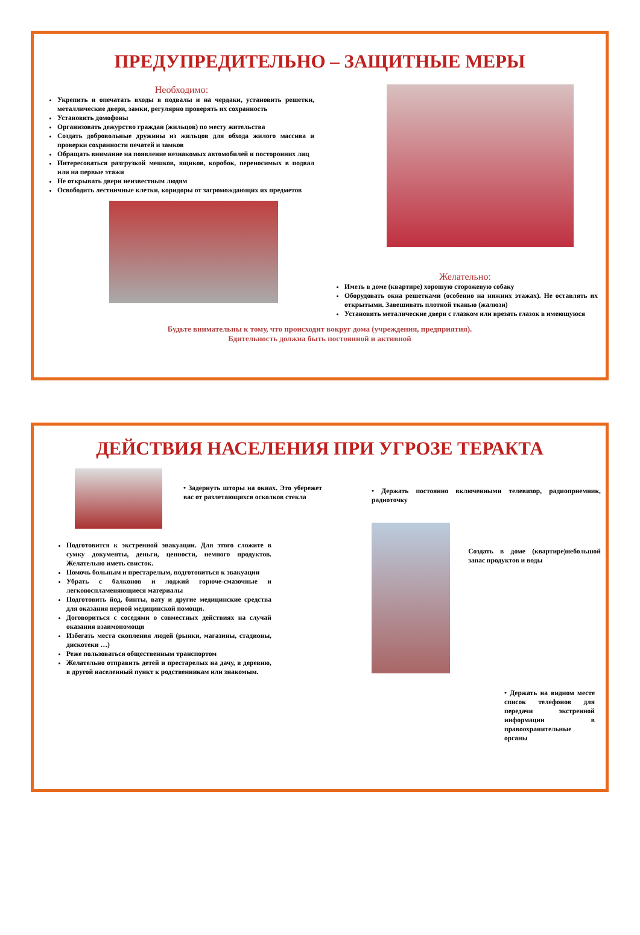ПРЕДУПРЕДИТЕЛЬНО – ЗАЩИТНЫЕ МЕРЫ
Необходимо:
Укрепить и опечатать входы в подвалы и на чердаки, установить решетки, металлические двери, замки, регулярно проверять их сохранность
Установить домофоны
Организовать дежурство граждан (жильцов) по месту жительства
Создать добровольные дружины из жильцов для обхода жилого массива и проверки сохранности печатей и замков
Обращать внимание на появление незнакомых автомобилей и посторонних лиц
Интересоваться разгрузкой мешков, ящиков, коробок, переносимых в подвал или на первые этажи
Не открывать двери неизвестным людям
Освободить лестничные клетки, коридоры от загромождающих их предметов
Желательно:
Иметь в доме (квартире) хорошую сторожевую собаку
Оборудовать окна решетками (особенно на нижних этажах). Не оставлять их открытыми. Завешивать плотной тканью (жалюзи)
Установить металические двери с глазком или врезать глазок в имеющуюся
Будьте внимательны к тому, что происходит вокруг дома (учреждения, предприятия).
Бдительность должна быть постоянной и активной
ДЕЙСТВИЯ НАСЕЛЕНИЯ ПРИ УГРОЗЕ ТЕРАКТА
• Задернуть шторы на окнах. Это убережет вас от разлетающихся осколков стекла
Подготовится к экстренной эвакуации. Для этого сложите в сумку документы, деньги, ценности, немного продуктов. Желательно иметь свисток.
Помочь больным и престарелым, подготовиться к эвакуации
Убрать с балконов и лоджий горюче-смазочные и легковоспламеняющиеся материалы
Подготовить йод, бинты, вату и другие медицинские средства для оказания первой медицинской помощи.
Договориться с соседями о совместных действиях на случай оказания взаимопомощи
Избегать места скопления людей (рынки, магазины, стадионы, дискотеки …)
Реже пользоваться общественным транспортом
Желательно отправить детей и престарелых на дачу, в деревню, в другой населенный пункт к родственникам или знакомым.
• Держать постоянно включенными телевизор, радиоприемник, радиоточку
Создать в доме (квартире)небольшой запас продуктов и воды
• Держать на видном месте список телефонов для передачи экстренной информации в правоохранительные органы